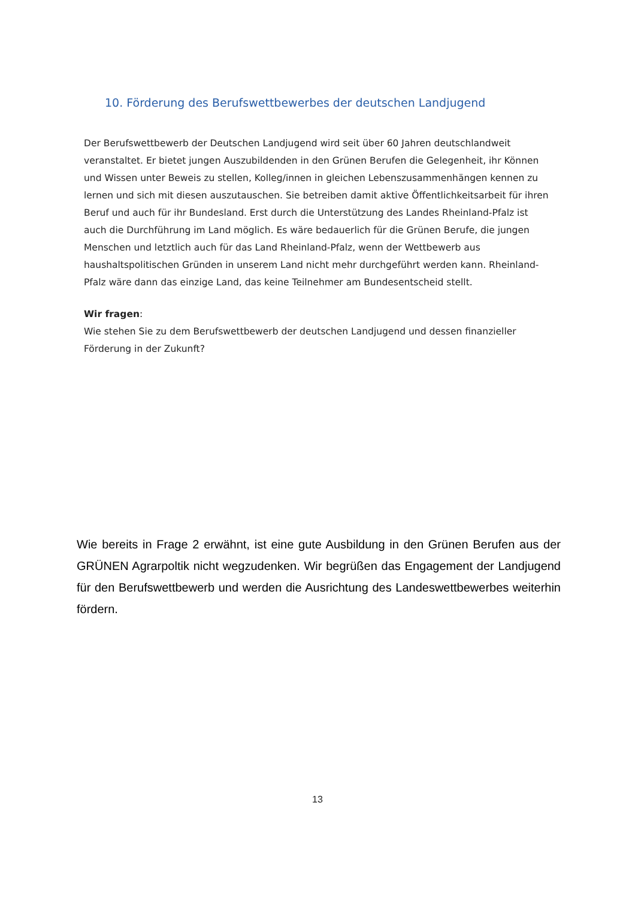10. Förderung des Berufswettbewerbes der deutschen Landjugend
Der Berufswettbewerb der Deutschen Landjugend wird seit über 60 Jahren deutschlandweit veranstaltet. Er bietet jungen Auszubildenden in den Grünen Berufen die Gelegenheit, ihr Können und Wissen unter Beweis zu stellen, Kolleg/innen in gleichen Lebenszusammenhängen kennen zu lernen und sich mit diesen auszutauschen. Sie betreiben damit aktive Öffentlichkeitsarbeit für ihren Beruf und auch für ihr Bundesland. Erst durch die Unterstützung des Landes Rheinland-Pfalz ist auch die Durchführung im Land möglich. Es wäre bedauerlich für die Grünen Berufe, die jungen Menschen und letztlich auch für das Land Rheinland-Pfalz, wenn der Wettbewerb aus haushaltspolitischen Gründen in unserem Land nicht mehr durchgeführt werden kann. Rheinland-Pfalz wäre dann das einzige Land, das keine Teilnehmer am Bundesentscheid stellt.
Wir fragen:
Wie stehen Sie zu dem Berufswettbewerb der deutschen Landjugend und dessen finanzieller Förderung in der Zukunft?
Wie bereits in Frage 2 erwähnt, ist eine gute Ausbildung in den Grünen Berufen aus der GRÜNEN Agrarpoltik nicht wegzudenken. Wir begrüßen das Engagement der Landjugend für den Berufswettbewerb und werden die Ausrichtung des Landeswettbewerbes weiterhin fördern.
13